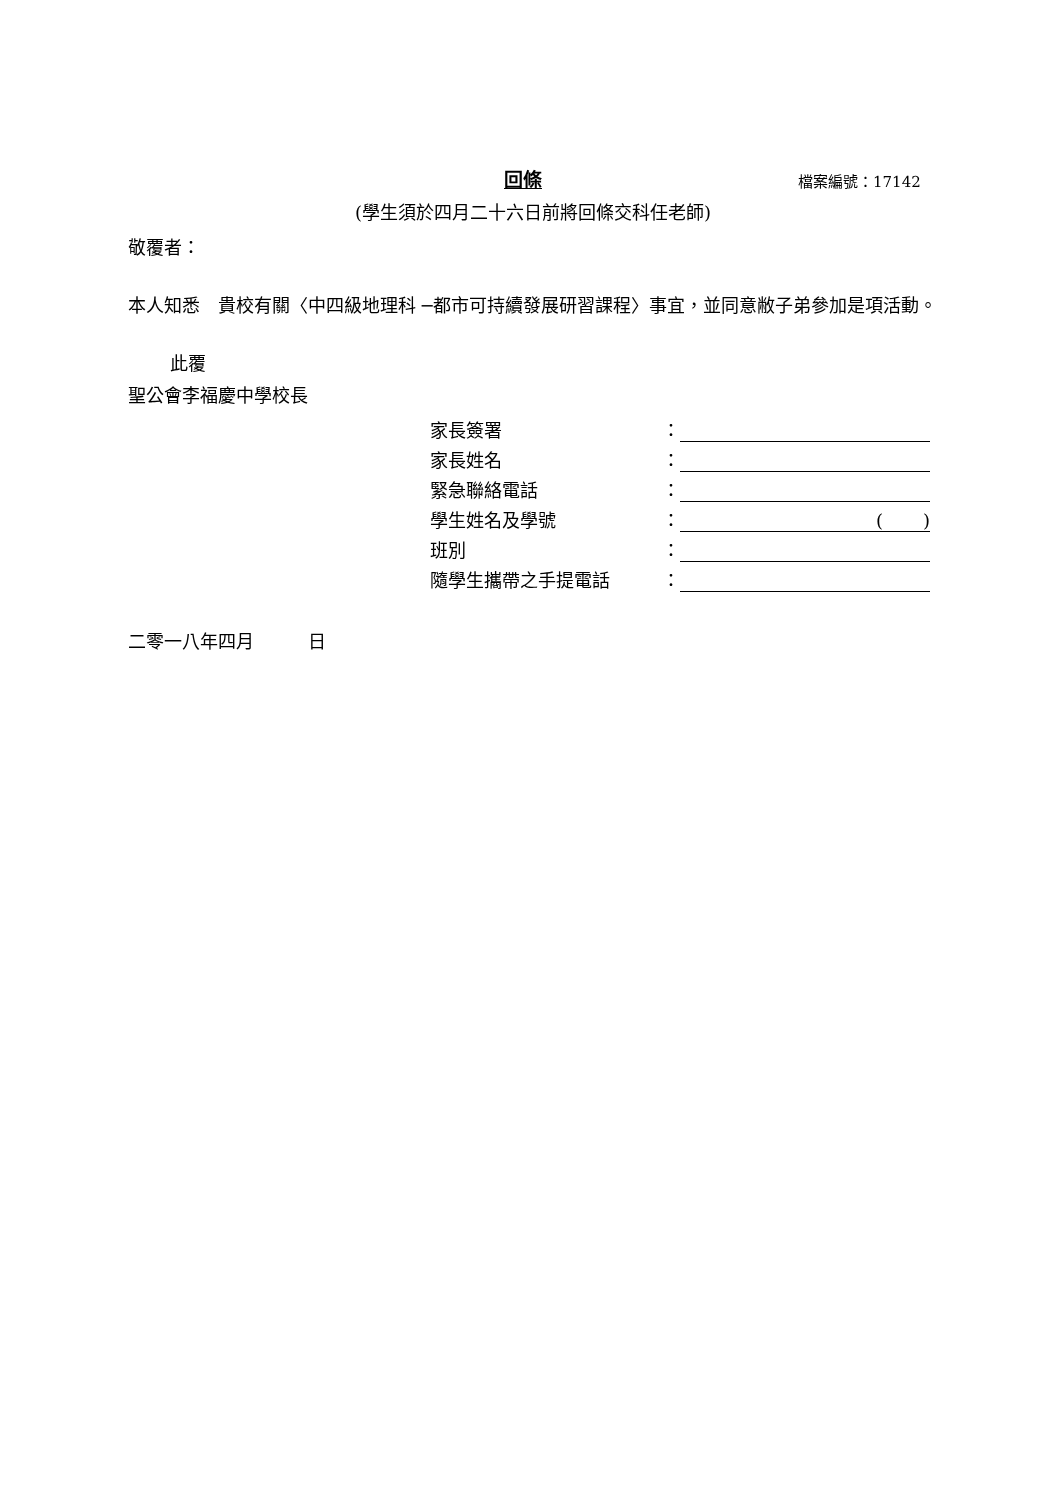回條
檔案編號：17142
(學生須於四月二十六日前將回條交科任老師)
敬覆者：
本人知悉　貴校有關〈中四級地理科 ─都市可持續發展研習課程〉事宜，並同意敝子弟參加是項活動。
此覆
聖公會李福慶中學校長
| 家長簽署 | ： | |
| 家長姓名 | ： | |
| 緊急聯絡電話 | ： | |
| 學生姓名及學號 | ： | ( ) |
| 班別 | ： | |
| 隨學生攜帶之手提電話 | ： | |
二零一八年四月　　　日